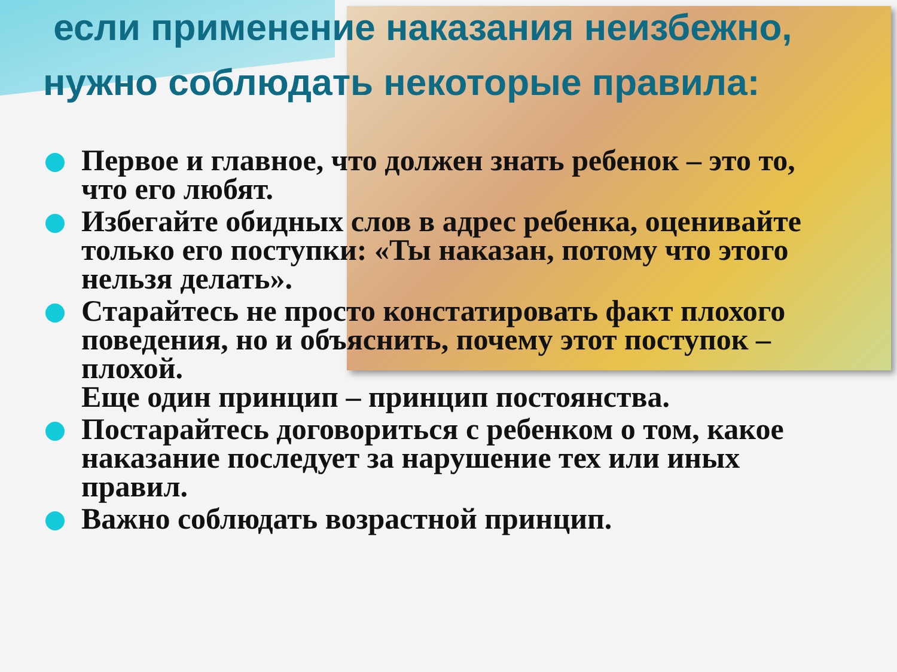если применение наказания неизбежно, нужно соблюдать некоторые правила:
Первое и главное, что должен знать ребенок – это то, что его любят.
Избегайте обидных слов в адрес ребенка, оценивайте только его поступки: «Ты наказан, потому что этого нельзя делать».
Старайтесь не просто констатировать факт плохого поведения, но и объяснить, почему этот поступок – плохой.
Еще один принцип – принцип постоянства.
Постарайтесь договориться с ребенком о том, какое наказание последует за нарушение тех или иных правил.
Важно соблюдать возрастной принцип.